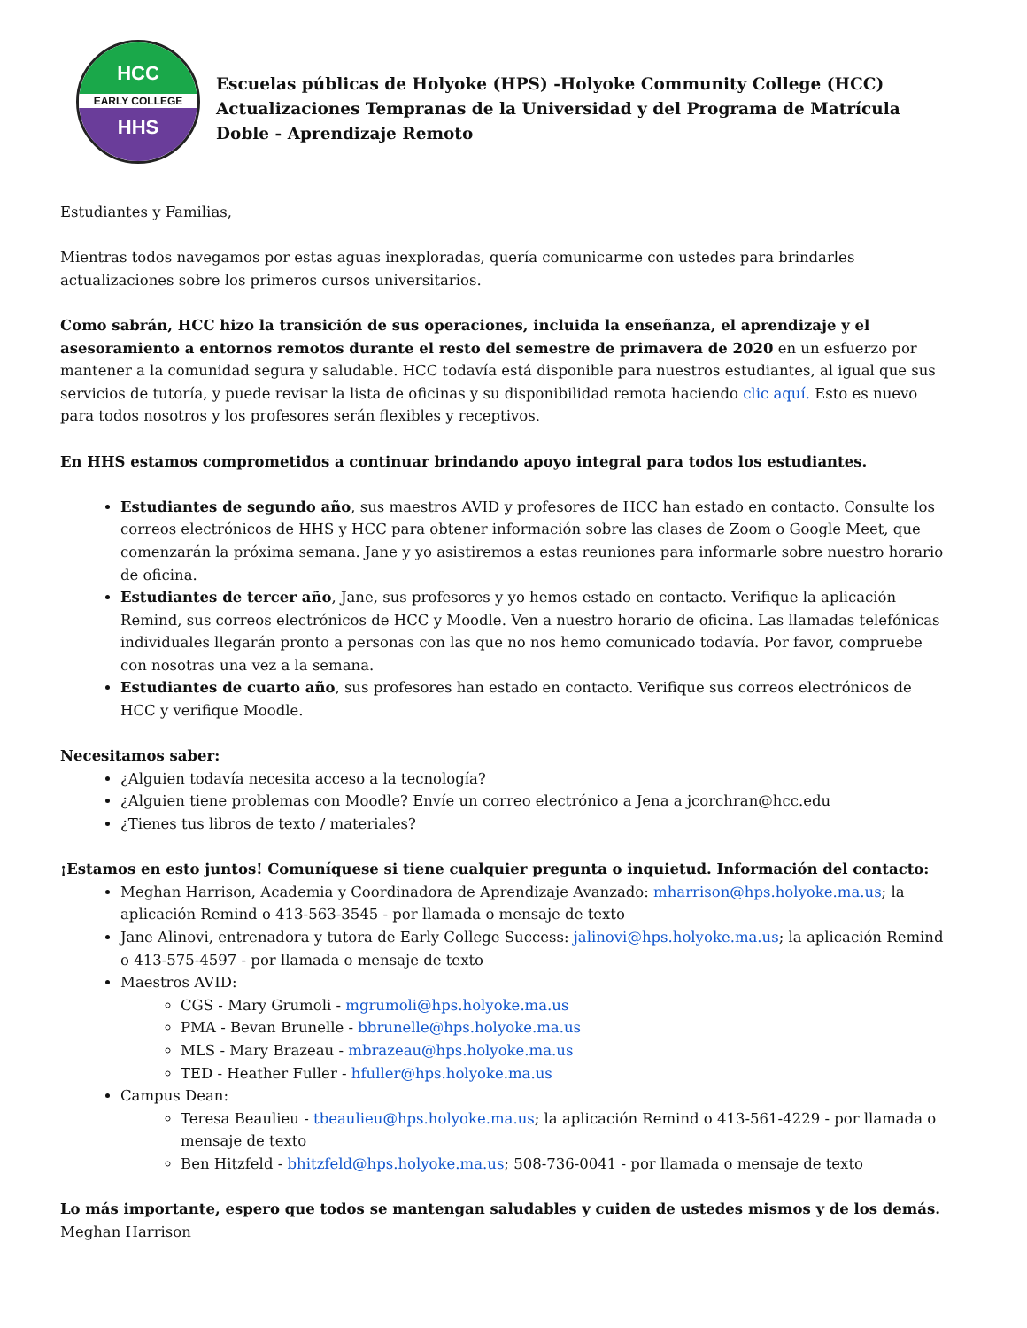HCC
EARLY COLLEGE
HHS
Escuelas públicas de Holyoke (HPS) -Holyoke Community College (HCC) Actualizaciones Tempranas de la Universidad y del Programa de Matrícula Doble - Aprendizaje Remoto
Estudiantes y Familias,
Mientras todos navegamos por estas aguas inexploradas, quería comunicarme con ustedes para brindarles actualizaciones sobre los primeros cursos universitarios.
Como sabrán, HCC hizo la transición de sus operaciones, incluida la enseñanza, el aprendizaje y el asesoramiento a entornos remotos durante el resto del semestre de primavera de 2020 en un esfuerzo por mantener a la comunidad segura y saludable. HCC todavía está disponible para nuestros estudiantes, al igual que sus servicios de tutoría, y puede revisar la lista de oficinas y su disponibilidad remota haciendo clic aquí. Esto es nuevo para todos nosotros y los profesores serán flexibles y receptivos.
En HHS estamos comprometidos a continuar brindando apoyo integral para todos los estudiantes.
Estudiantes de segundo año, sus maestros AVID y profesores de HCC han estado en contacto. Consulte los correos electrónicos de HHS y HCC para obtener información sobre las clases de Zoom o Google Meet, que comenzarán la próxima semana. Jane y yo asistiremos a estas reuniones para informarle sobre nuestro horario de oficina.
Estudiantes de tercer año, Jane, sus profesores y yo hemos estado en contacto. Verifique la aplicación Remind, sus correos electrónicos de HCC y Moodle. Ven a nuestro horario de oficina. Las llamadas telefónicas individuales llegarán pronto a personas con las que no nos hemo comunicado todavía. Por favor, compruebe con nosotras una vez a la semana.
Estudiantes de cuarto año, sus profesores han estado en contacto. Verifique sus correos electrónicos de HCC y verifique Moodle.
Necesitamos saber:
¿Alguien todavía necesita acceso a la tecnología?
¿Alguien tiene problemas con Moodle? Envíe un correo electrónico a Jena a jcorchran@hcc.edu
¿Tienes tus libros de texto / materiales?
¡Estamos en esto juntos! Comuníquese si tiene cualquier pregunta o inquietud. Información del contacto:
Meghan Harrison, Academia y Coordinadora de Aprendizaje Avanzado: mharrison@hps.holyoke.ma.us; la aplicación Remind o 413-563-3545 - por llamada o mensaje de texto
Jane Alinovi, entrenadora y tutora de Early College Success: jalinovi@hps.holyoke.ma.us; la aplicación Remind o 413-575-4597 - por llamada o mensaje de texto
Maestros AVID:
CGS - Mary Grumoli - mgrumoli@hps.holyoke.ma.us
PMA - Bevan Brunelle - bbrunelle@hps.holyoke.ma.us
MLS - Mary Brazeau - mbrazeau@hps.holyoke.ma.us
TED - Heather Fuller - hfuller@hps.holyoke.ma.us
Campus Dean:
Teresa Beaulieu - tbeaulieu@hps.holyoke.ma.us; la aplicación Remind o 413-561-4229 - por llamada o mensaje de texto
Ben Hitzfeld - bhitzfeld@hps.holyoke.ma.us; 508-736-0041 - por llamada o mensaje de texto
Lo más importante, espero que todos se mantengan saludables y cuiden de ustedes mismos y de los demás.
Meghan Harrison